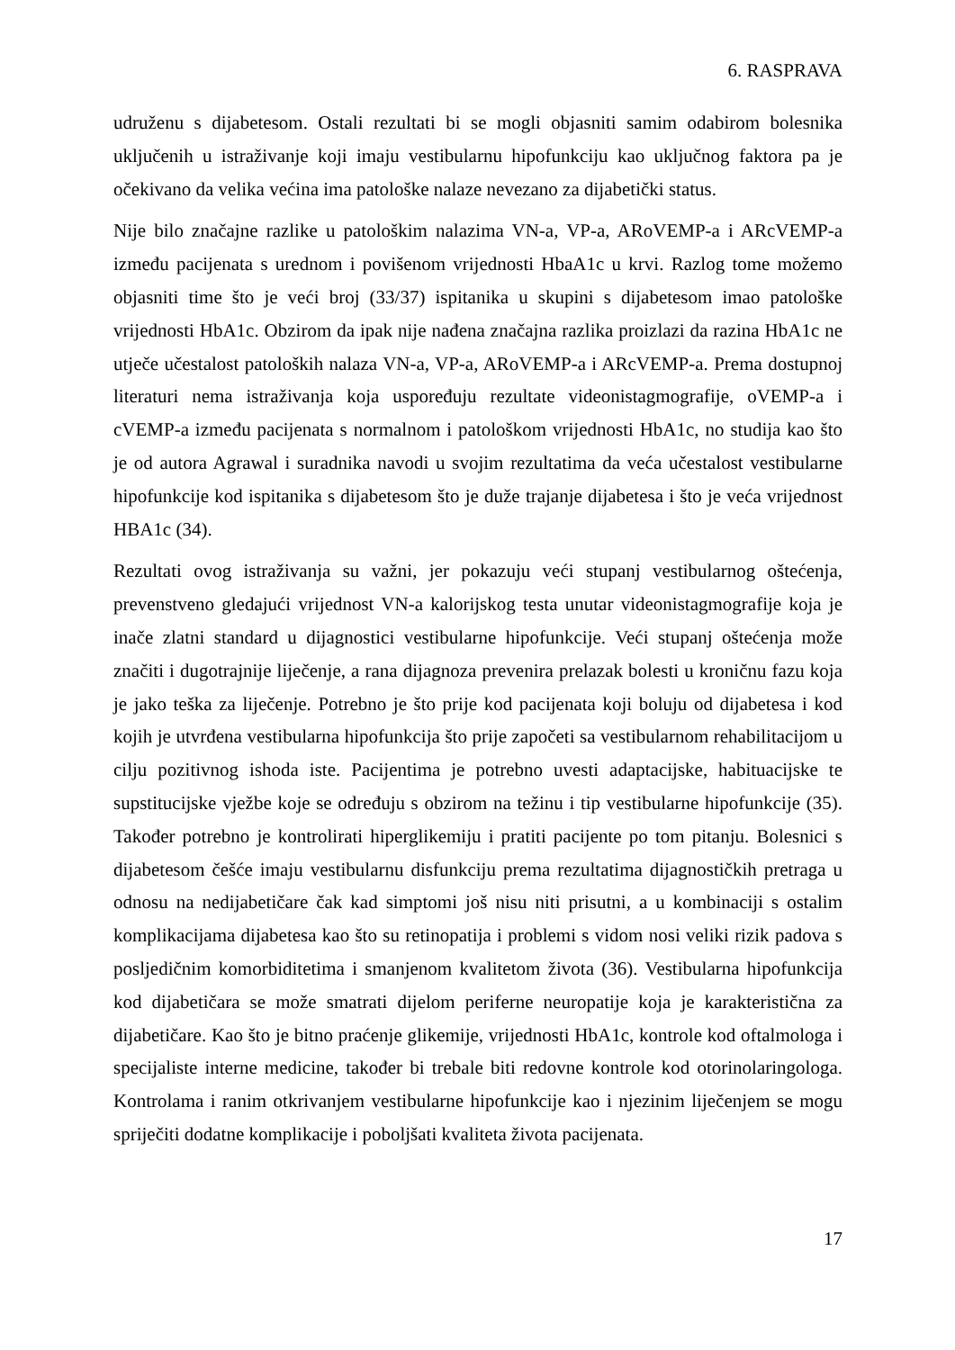6. RASPRAVA
udruženu s dijabetesom. Ostali rezultati bi se mogli objasniti samim odabirom bolesnika uključenih u istraživanje koji imaju vestibularnu hipofunkciju kao uključnog faktora pa je očekivano da velika većina ima patološke nalaze nevezano za dijabetički status.
Nije bilo značajne razlike u patološkim nalazima VN-a, VP-a, ARoVEMP-a i ARcVEMP-a između pacijenata s urednom i povišenom vrijednosti HbaA1c u krvi. Razlog tome možemo objasniti time što je veći broj (33/37) ispitanika u skupini s dijabetesom imao patološke vrijednosti HbA1c. Obzirom da ipak nije nađena značajna razlika proizlazi da razina HbA1c ne utječe učestalost patoloških nalaza VN-a, VP-a, ARoVEMP-a i ARcVEMP-a. Prema dostupnoj literaturi nema istraživanja koja uspoređuju rezultate videonistagmografije, oVEMP-a i cVEMP-a između pacijenata s normalnom i patološkom vrijednosti HbA1c, no studija kao što je od autora Agrawal i suradnika navodi u svojim rezultatima da veća učestalost vestibularne hipofunkcije kod ispitanika s dijabetesom što je duže trajanje dijabetesa i što je veća vrijednost HBA1c (34).
Rezultati ovog istraživanja su važni, jer pokazuju veći stupanj vestibularnog oštećenja, prevenstveno gledajući vrijednost VN-a kalorijskog testa unutar videonistagmografije koja je inače zlatni standard u dijagnostici vestibularne hipofunkcije. Veći stupanj oštećenja može značiti i dugotrajnije liječenje, a rana dijagnoza prevenira prelazak bolesti u kroničnu fazu koja je jako teška za liječenje. Potrebno je što prije kod pacijenata koji boluju od dijabetesa i kod kojih je utvrđena vestibularna hipofunkcija što prije započeti sa vestibularnom rehabilitacijom u cilju pozitivnog ishoda iste. Pacijentima je potrebno uvesti adaptacijske, habituacijske te supstitucijske vježbe koje se određuju s obzirom na težinu i tip vestibularne hipofunkcije (35). Također potrebno je kontrolirati hiperglikemiju i pratiti pacijente po tom pitanju. Bolesnici s dijabetesom češće imaju vestibularnu disfunkciju prema rezultatima dijagnostičkih pretraga u odnosu na nedijabetičare čak kad simptomi još nisu niti prisutni, a u kombinaciji s ostalim komplikacijama dijabetesa kao što su retinopatija i problemi s vidom nosi veliki rizik padova s posljedičnim komorbiditetima i smanjenom kvalitetom života (36). Vestibularna hipofunkcija kod dijabetičara se može smatrati dijelom periferne neuropatije koja je karakteristična za dijabetičare. Kao što je bitno praćenje glikemije, vrijednosti HbA1c, kontrole kod oftalmologa i specijaliste interne medicine, također bi trebale biti redovne kontrole kod otorinolaringologa. Kontrolama i ranim otkrivanjem vestibularne hipofunkcije kao i njezinim liječenjem se mogu spriječiti dodatne komplikacije i poboljšati kvaliteta života pacijenata.
17